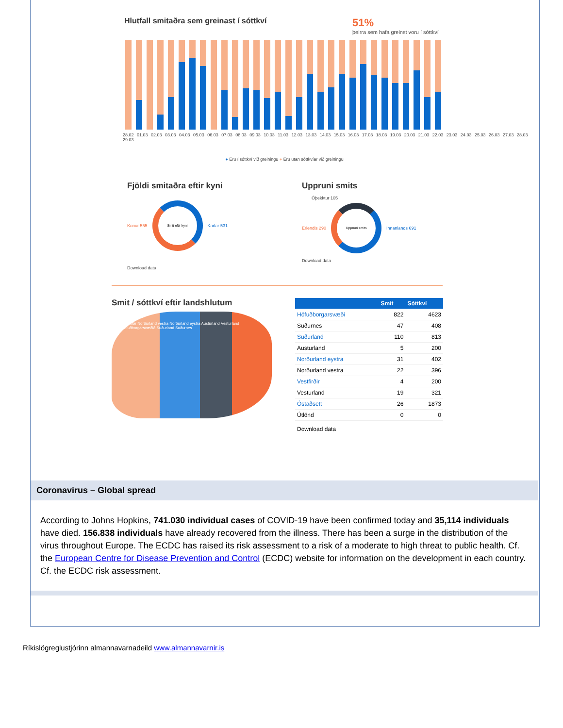Hlutfall smitaðra sem greinast í sóttkví
51%
þeirra sem hafa greinst voru í sóttkví
28.02 01.03 02.03 03.03 04.03 05.03 06.03 07.03 08.03 09.03 10.03 11.03 12.03 13.03 14.03 15.03 16.03 17.03 18.03 19.03 20.03 21.03 22.03 23.03 24.03 25.03 26.03 27.03 28.03 29.03
● Eru í sóttkví við greiningu ● Eru utan sóttkvíar við greiningu
Fjöldi smitaðra eftir kyni
Konur 555
Smit eftir kyni
Karlar 531
Download data
Uppruni smits
Óþekktur 105
Erlendis 290
Uppruni smits
Innanlands 691
Download data
Smit / sóttkví eftir landshlutum
Vestfirðir Norðurland vestra Norðurland eystra Austurland Vesturland Höfuðborgarsvæðið Suðurland Suðurnes
| | Smit | Sóttkví |
| --- | --- | --- |
| Höfuðborgarsvæði | 822 | 4623 |
| Suðurnes | 47 | 408 |
| Suðurland | 110 | 813 |
| Austurland | 5 | 200 |
| Norðurland eystra | 31 | 402 |
| Norðurland vestra | 22 | 396 |
| Vestfirðir | 4 | 200 |
| Vesturland | 19 | 321 |
| Óstaðsett | 26 | 1873 |
| Útlönd | 0 | 0 |
| Download data | | |
Coronavirus – Global spread
According to Johns Hopkins, 741.030 individual cases of COVID-19 have been confirmed today and 35,114 individuals have died. 156.838 individuals have already recovered from the illness. There has been a surge in the distribution of the virus throughout Europe. The ECDC has raised its risk assessment to a risk of a moderate to high threat to public health. Cf. the European Centre for Disease Prevention and Control (ECDC) website for information on the development in each country. Cf. the ECDC risk assessment.
Ríkislögreglustjórinn almannavarnadeild www.almannavarnir.is